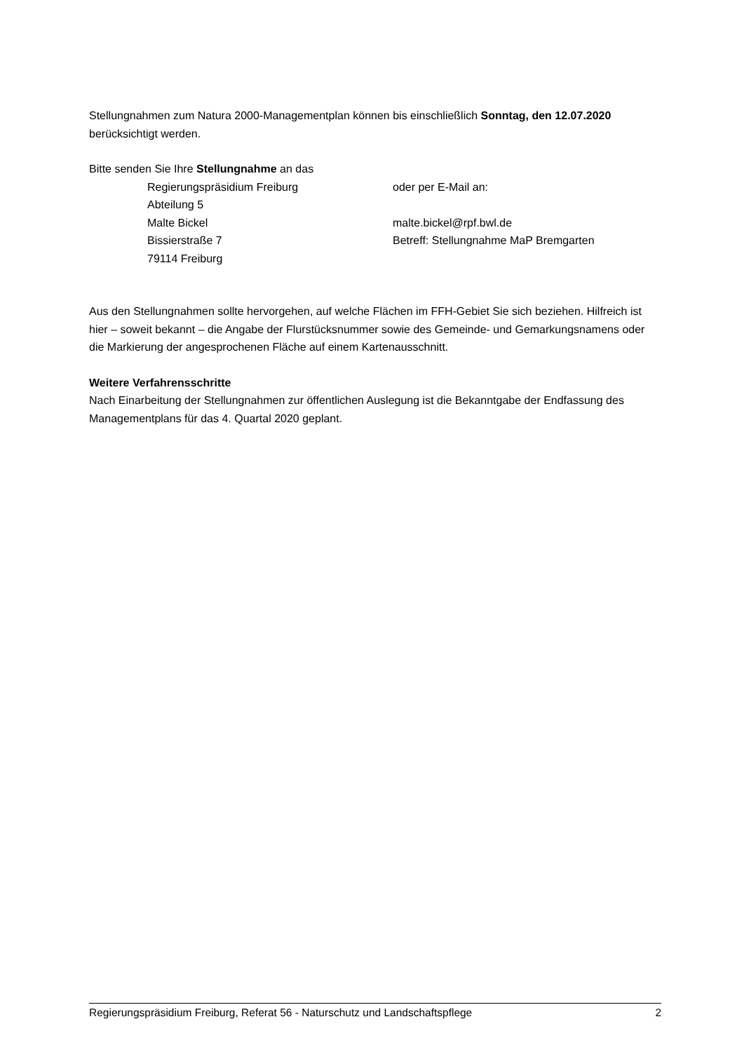Stellungnahmen zum Natura 2000-Managementplan können bis einschließlich Sonntag, den 12.07.2020 berücksichtigt werden.
Bitte senden Sie Ihre Stellungnahme an das
Regierungspräsidium Freiburg
oder per E-Mail an:
Abteilung 5
Malte Bickel
malte.bickel@rpf.bwl.de
Bissierstraße 7
Betreff: Stellungnahme MaP Bremgarten
79114 Freiburg
Aus den Stellungnahmen sollte hervorgehen, auf welche Flächen im FFH-Gebiet Sie sich beziehen. Hilfreich ist hier – soweit bekannt – die Angabe der Flurstücksnummer sowie des Gemeinde- und Gemarkungsnamens oder die Markierung der angesprochenen Fläche auf einem Kartenausschnitt.
Weitere Verfahrensschritte
Nach Einarbeitung der Stellungnahmen zur öffentlichen Auslegung ist die Bekanntgabe der Endfassung des Managementplans für das 4. Quartal 2020 geplant.
Regierungspräsidium Freiburg, Referat 56 - Naturschutz und Landschaftspflege 2